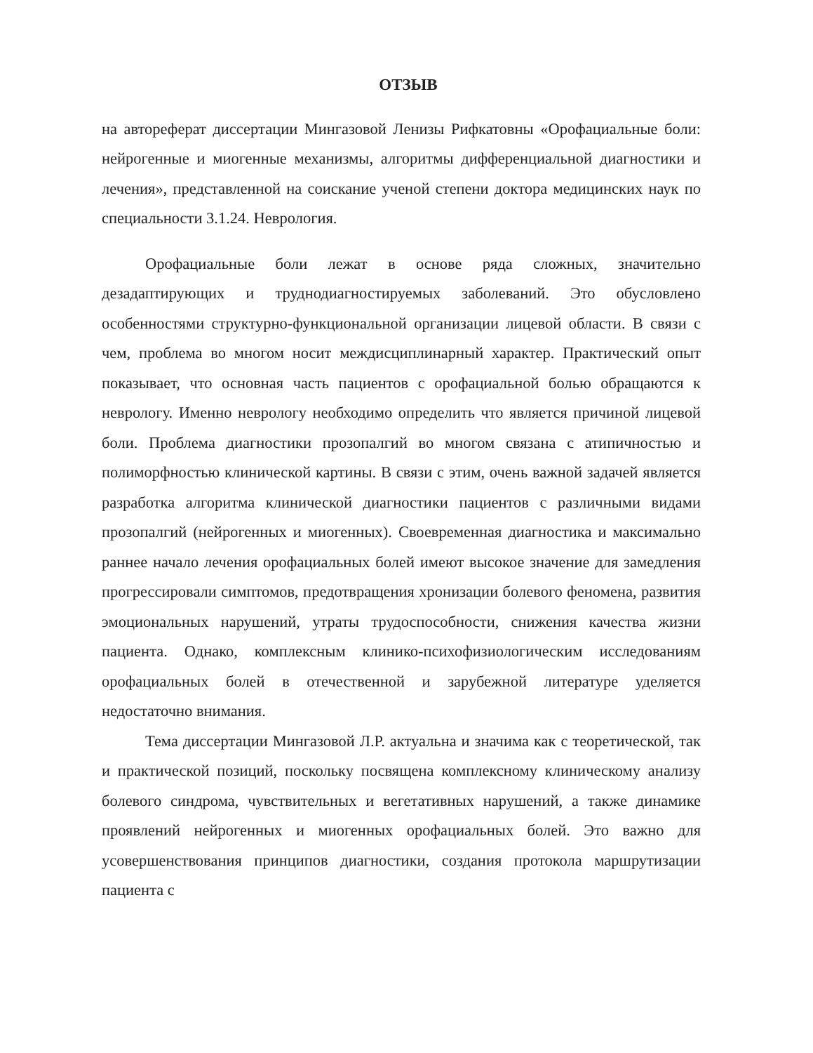ОТЗЫВ
на автореферат диссертации Мингазовой Ленизы Рифкатовны «Орофациальные боли: нейрогенные и миогенные механизмы, алгоритмы дифференциальной диагностики и лечения», представленной на соискание ученой степени доктора медицинских наук по специальности 3.1.24. Неврология.
Орофациальные боли лежат в основе ряда сложных, значительно дезадаптирующих и труднодиагностируемых заболеваний. Это обусловлено особенностями структурно-функциональной организации лицевой области. В связи с чем, проблема во многом носит междисциплинарный характер. Практический опыт показывает, что основная часть пациентов с орофациальной болью обращаются к неврологу. Именно неврологу необходимо определить что является причиной лицевой боли. Проблема диагностики прозопалгий во многом связана с атипичностью и полиморфностью клинической картины. В связи с этим, очень важной задачей является разработка алгоритма клинической диагностики пациентов с различными видами прозопалгий (нейрогенных и миогенных). Своевременная диагностика и максимально раннее начало лечения орофациальных болей имеют высокое значение для замедления прогрессировали симптомов, предотвращения хронизации болевого феномена, развития эмоциональных нарушений, утраты трудоспособности, снижения качества жизни пациента. Однако, комплексным клинико-психофизиологическим исследованиям орофациальных болей в отечественной и зарубежной литературе уделяется недостаточно внимания.
Тема диссертации Мингазовой Л.Р. актуальна и значима как с теоретической, так и практической позиций, поскольку посвящена комплексному клиническому анализу болевого синдрома, чувствительных и вегетативных нарушений, а также динамике проявлений нейрогенных и миогенных орофациальных болей. Это важно для усовершенствования принципов диагностики, создания протокола маршрутизации пациента с